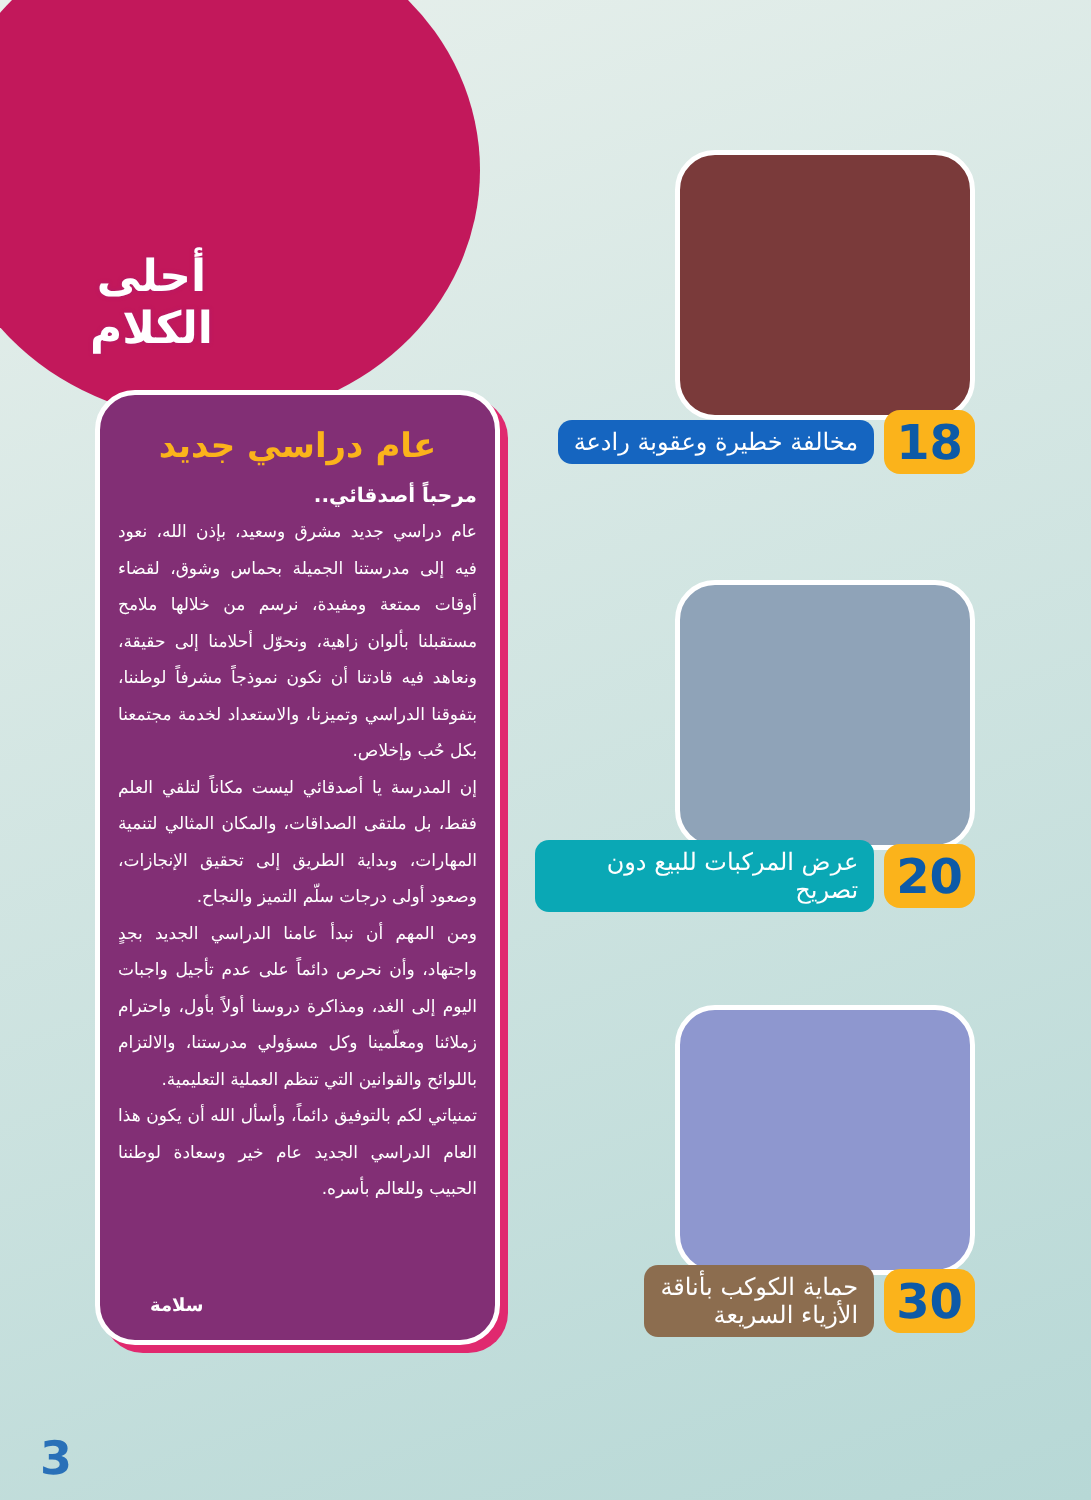أحلى
الكلام
عام دراسي جديد
مرحباً أصدقائي..
عام دراسي جديد مشرق وسعيد، بإذن الله، نعود فيه إلى مدرستنا الجميلة بحماس وشوق، لقضاء أوقات ممتعة ومفيدة، نرسم من خلالها ملامح مستقبلنا بألوان زاهية، ونحوّل أحلامنا إلى حقيقة، ونعاهد فيه قادتنا أن نكون نموذجاً مشرفاً لوطننا، بتفوقنا الدراسي وتميزنا، والاستعداد لخدمة مجتمعنا بكل حُب وإخلاص.
إن المدرسة يا أصدقائي ليست مكاناً لتلقي العلم فقط، بل ملتقى الصداقات، والمكان المثالي لتنمية المهارات، وبداية الطريق إلى تحقيق الإنجازات، وصعود أولى درجات سلّم التميز والنجاح.
ومن المهم أن نبدأ عامنا الدراسي الجديد بجدٍ واجتهاد، وأن نحرص دائماً على عدم تأجيل واجبات اليوم إلى الغد، ومذاكرة دروسنا أولاً بأول، واحترام زملائنا ومعلّمينا وكل مسؤولي مدرستنا، والالتزام باللوائح والقوانين التي تنظم العملية التعليمية.
تمنياتي لكم بالتوفيق دائماً، وأسأل الله أن يكون هذا العام الدراسي الجديد عام خير وسعادة لوطننا الحبيب وللعالم بأسره.
سلامة
18 مخالفة خطيرة وعقوبة رادعة
20 عرض المركبات للبيع دون تصريح
30 حماية الكوكب بأناقة
الأزياء السريعة
3